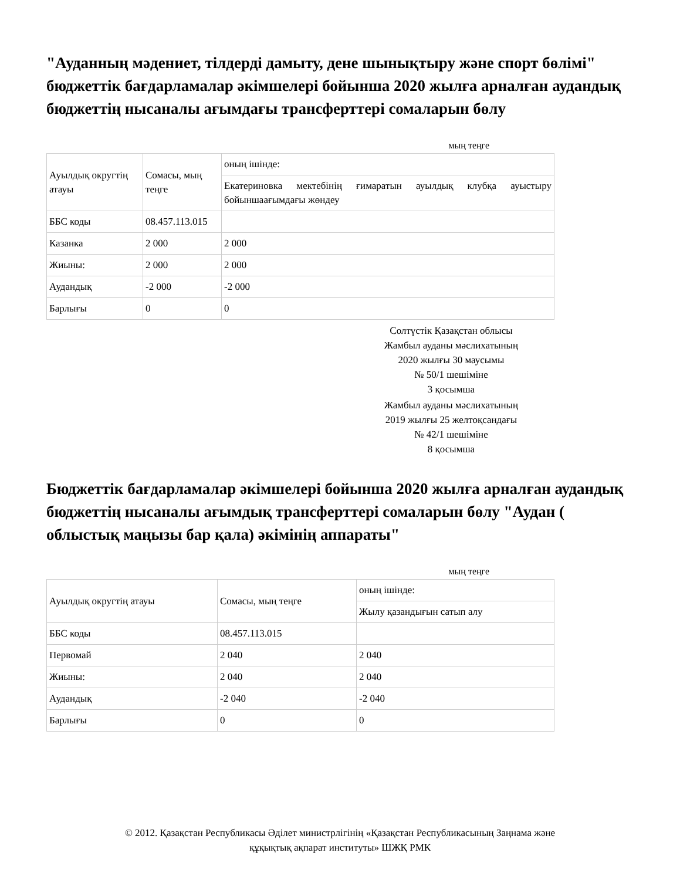"Ауданның мәдениет, тілдерді дамыту, дене шынықтыру және спорт бөлімі" бюджеттік бағдарламалар әкімшелері бойынша 2020 жылға арналған аудандық бюджеттің нысаналы ағымдағы трансферттері сомаларын бөлу
мың теңге
| Ауылдық округтің атауы | Сомасы, мың теңге | оның ішінде: |
| | | Екатериновка мектебінің ғимаратын ауылдық клубқа ауыстыру бойыншаағымдағы жөндеу |
| ББС коды | 08.457.113.015 | |
| Казанка | 2 000 | 2 000 |
| Жиыны: | 2 000 | 2 000 |
| Аудандық | -2 000 | -2 000 |
| Барлығы | 0 | 0 |
Солтүстік Қазақстан облысы
Жамбыл ауданы мәслихатының
2020 жылғы 30 маусымы
№ 50/1 шешіміне
3 қосымша
Жамбыл ауданы мәслихатының
2019 жылғы 25 желтоқсандағы
№ 42/1 шешіміне
8 қосымша
Бюджеттік бағдарламалар әкімшелері бойынша 2020 жылға арналған аудандық бюджеттің нысаналы ағымдық трансферттері сомаларын бөлу "Аудан ( облыстық маңызы бар қала) әкімінің аппараты"
мың теңге
| Ауылдық округтің атауы | Сомасы, мың теңге | оның ішінде: |
| | | Жылу қазандығын сатып алу |
| ББС коды | 08.457.113.015 | |
| Первомай | 2 040 | 2 040 |
| Жиыны: | 2 040 | 2 040 |
| Аудандық | -2 040 | -2 040 |
| Барлығы | 0 | 0 |
© 2012. Қазақстан Республикасы Әділет министрлігінің «Қазақстан Республикасының Заңнама және
құқықтық ақпарат институты» ШЖҚ РМК